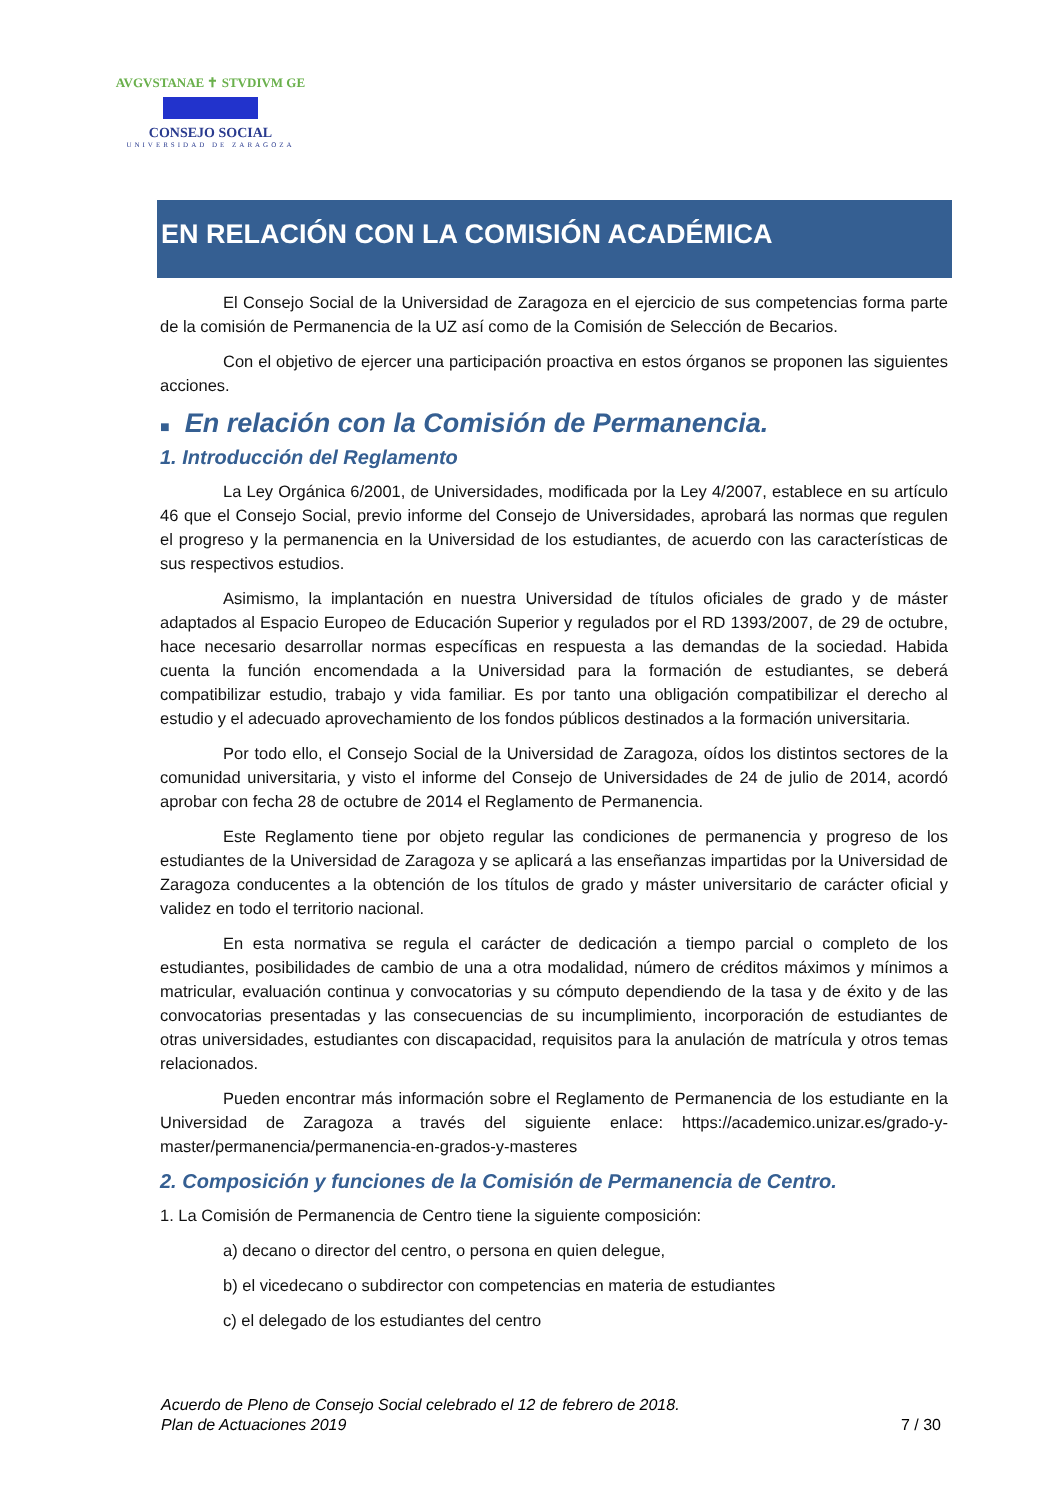AVGVSTANAE ✝ STVDIVM GE
CONSEJO SOCIAL
UNIVERSIDAD DE ZARAGOZA
EN RELACIÓN CON LA COMISIÓN ACADÉMICA
El Consejo Social de la Universidad de Zaragoza en el ejercicio de sus competencias forma parte de la comisión de Permanencia de la UZ así como de la Comisión de Selección de Becarios.
Con el objetivo de ejercer una participación proactiva en estos órganos se proponen las siguientes acciones.
■ En relación con la Comisión de Permanencia.
1. Introducción del Reglamento
La Ley Orgánica 6/2001, de Universidades, modificada por la Ley 4/2007, establece en su artículo 46 que el Consejo Social, previo informe del Consejo de Universidades, aprobará las normas que regulen el progreso y la permanencia en la Universidad de los estudiantes, de acuerdo con las características de sus respectivos estudios.
Asimismo, la implantación en nuestra Universidad de títulos oficiales de grado y de máster adaptados al Espacio Europeo de Educación Superior y regulados por el RD 1393/2007, de 29 de octubre, hace necesario desarrollar normas específicas en respuesta a las demandas de la sociedad. Habida cuenta la función encomendada a la Universidad para la formación de estudiantes, se deberá compatibilizar estudio, trabajo y vida familiar. Es por tanto una obligación compatibilizar el derecho al estudio y el adecuado aprovechamiento de los fondos públicos destinados a la formación universitaria.
Por todo ello, el Consejo Social de la Universidad de Zaragoza, oídos los distintos sectores de la comunidad universitaria, y visto el informe del Consejo de Universidades de 24 de julio de 2014, acordó aprobar con fecha 28 de octubre de 2014 el Reglamento de Permanencia.
Este Reglamento tiene por objeto regular las condiciones de permanencia y progreso de los estudiantes de la Universidad de Zaragoza y se aplicará a las enseñanzas impartidas por la Universidad de Zaragoza conducentes a la obtención de los títulos de grado y máster universitario de carácter oficial y validez en todo el territorio nacional.
En esta normativa se regula el carácter de dedicación a tiempo parcial o completo de los estudiantes, posibilidades de cambio de una a otra modalidad, número de créditos máximos y mínimos a matricular, evaluación continua y convocatorias y su cómputo dependiendo de la tasa y de éxito y de las convocatorias presentadas y las consecuencias de su incumplimiento, incorporación de estudiantes de otras universidades, estudiantes con discapacidad, requisitos para la anulación de matrícula y otros temas relacionados.
Pueden encontrar más información sobre el Reglamento de Permanencia de los estudiante en la Universidad de Zaragoza a través del siguiente enlace: https://academico.unizar.es/grado-y-master/permanencia/permanencia-en-grados-y-masteres
2. Composición y funciones de la Comisión de Permanencia de Centro.
1. La Comisión de Permanencia de Centro tiene la siguiente composición:
a) decano o director del centro, o persona en quien delegue,
b) el vicedecano o subdirector con competencias en materia de estudiantes
c) el delegado de los estudiantes del centro
Acuerdo de Pleno de Consejo Social celebrado el 12 de febrero de 2018.
Plan de Actuaciones 2019 7 / 30